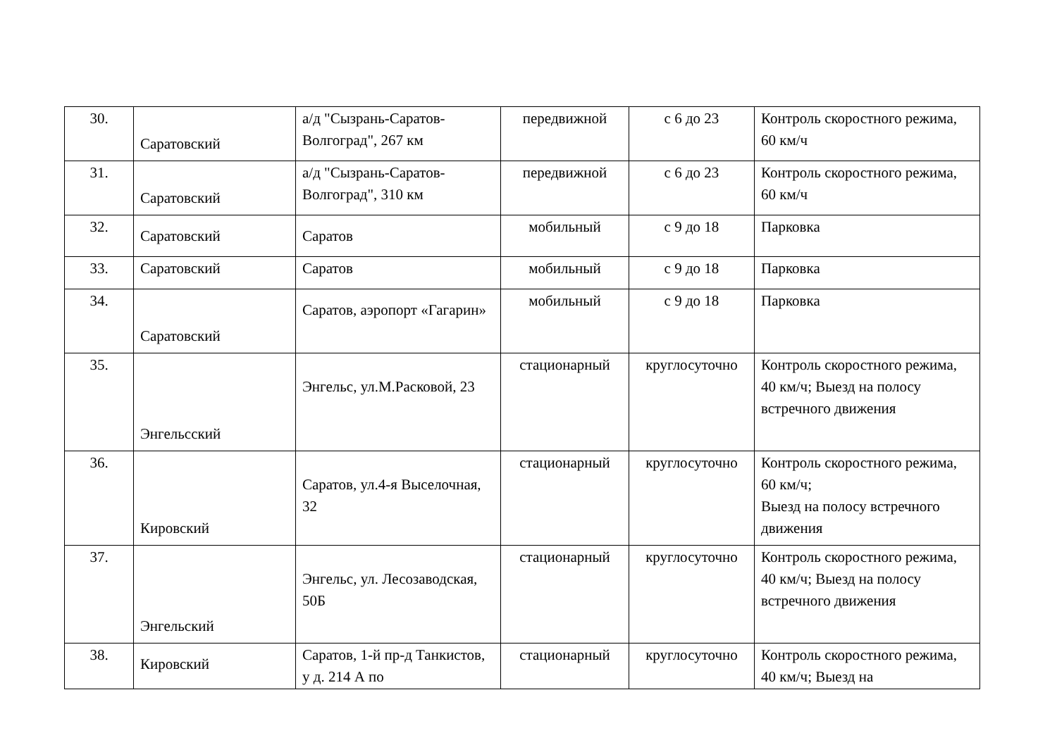| 30. | Саратовский | а/д "Сызрань-Саратов-Волгоград", 267 км | передвижной | с 6 до 23 | Контроль скоростного режима, 60 км/ч |
| 31. | Саратовский | а/д "Сызрань-Саратов-Волгоград", 310 км | передвижной | с 6 до 23 | Контроль скоростного режима, 60 км/ч |
| 32. | Саратовский | Саратов | мобильный | с 9 до 18 | Парковка |
| 33. | Саратовский | Саратов | мобильный | с 9 до 18 | Парковка |
| 34. | Саратовский | Саратов, аэропорт «Гагарин» | мобильный | с 9 до 18 | Парковка |
| 35. | Энгельсский | Энгельс, ул.М.Расковой, 23 | стационарный | круглосуточно | Контроль скоростного режима, 40 км/ч; Выезд на полосу встречного движения |
| 36. | Кировский | Саратов, ул.4-я Выселочная, 32 | стационарный | круглосуточно | Контроль скоростного режима, 60 км/ч; Выезд на полосу встречного движения |
| 37. | Энгельский | Энгельс, ул. Лесозаводская, 50Б | стационарный | круглосуточно | Контроль скоростного режима, 40 км/ч; Выезд на полосу встречного движения |
| 38. | Кировский | Саратов, 1-й пр-д Танкистов, у д. 214 А по | стационарный | круглосуточно | Контроль скоростного режима, 40 км/ч; Выезд на |